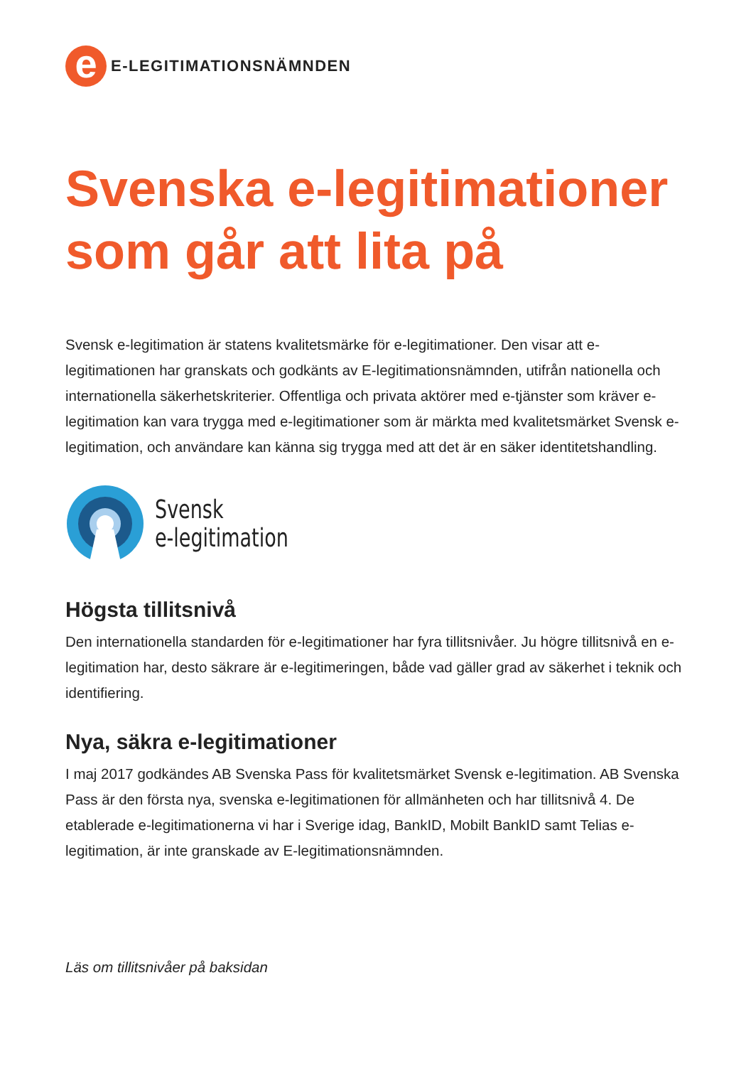e
E-LEGITIMATIONSNÄMNDEN
Svenska e-legitimationer som går att lita på
Svensk e-legitimation är statens kvalitetsmärke för e-legitimationer. Den visar att e-legitimationen har granskats och godkänts av E-legitimationsnämnden, utifrån nationella och internationella säkerhetskriterier. Offentliga och privata aktörer med e-tjänster som kräver e-legitimation kan vara trygga med e-legitimationer som är märkta med kvalitetsmärket Svensk e-legitimation, och användare kan känna sig trygga med att det är en säker identitetshandling.
Svensk
e-legitimation
Högsta tillitsnivå
Den internationella standarden för e-legitimationer har fyra tillitsnivåer. Ju högre tillitsnivå en e-legitimation har, desto säkrare är e-legitimeringen, både vad gäller grad av säkerhet i teknik och identifiering.
Nya, säkra e-legitimationer
I maj 2017 godkändes AB Svenska Pass för kvalitetsmärket Svensk e-legitimation. AB Svenska Pass är den första nya, svenska e-legitimationen för allmänheten och har tillitsnivå 4. De etablerade e-legitimationerna vi har i Sverige idag, BankID, Mobilt BankID samt Telias e-legitimation, är inte granskade av E-legitimationsnämnden.
Läs om tillitsnivåer på baksidan